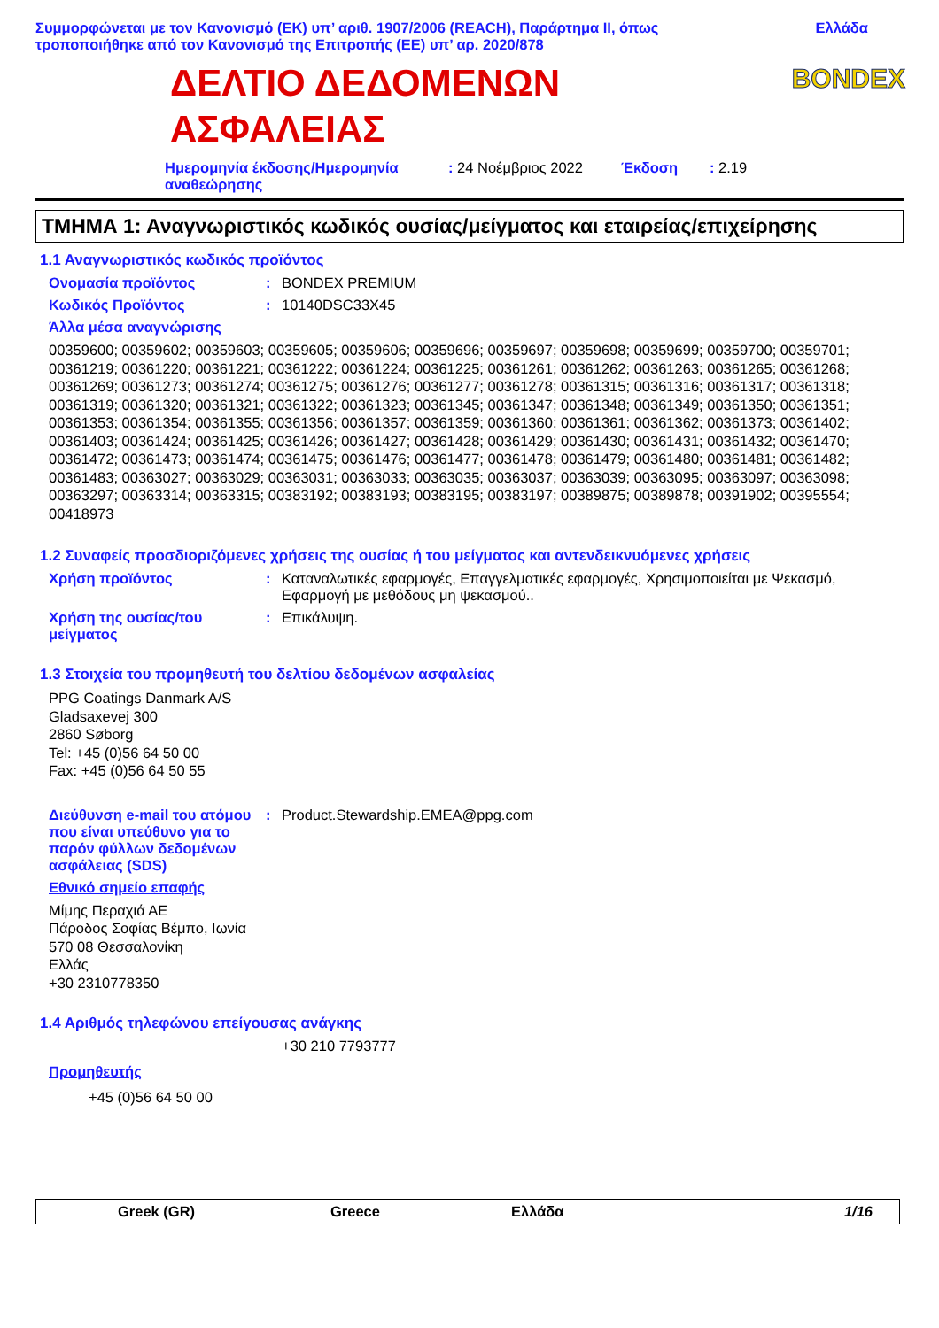Συμμορφώνεται με τον Κανονισμό (ΕΚ) υπ’ αριθ. 1907/2006 (REACH), Παράρτημα II, όπως
τροποποιήθηκε από τον Κανονισμό της Επιτροπής (ΕΕ) υπ’ αρ. 2020/878
Ελλάδα
BONDEX
ΔΕΛΤΙΟ ΔΕΔΟΜΕΝΩΝ ΑΣΦΑΛΕΙΑΣ
Ημερομηνία έκδοσης/Ημερομηνία αναθεώρησης
: 24 Νοέμβριος 2022 Έκδοση : 2.19
ΤΜΗΜΑ 1: Αναγνωριστικός κωδικός ουσίας/μείγματος και εταιρείας/επιχείρησης
1.1 Αναγνωριστικός κωδικός προϊόντος
Ονομασία προϊόντος : BONDEX PREMIUM
Κωδικός Προϊόντος : 10140DSC33X45
Άλλα μέσα αναγνώρισης
00359600; 00359602; 00359603; 00359605; 00359606; 00359696; 00359697; 00359698; 00359699; 00359700; 00359701; 00361219; 00361220; 00361221; 00361222; 00361224; 00361225; 00361261; 00361262; 00361263; 00361265; 00361268; 00361269; 00361273; 00361274; 00361275; 00361276; 00361277; 00361278; 00361315; 00361316; 00361317; 00361318; 00361319; 00361320; 00361321; 00361322; 00361323; 00361345; 00361347; 00361348; 00361349; 00361350; 00361351; 00361353; 00361354; 00361355; 00361356; 00361357; 00361359; 00361360; 00361361; 00361362; 00361373; 00361402; 00361403; 00361424; 00361425; 00361426; 00361427; 00361428; 00361429; 00361430; 00361431; 00361432; 00361470; 00361472; 00361473; 00361474; 00361475; 00361476; 00361477; 00361478; 00361479; 00361480; 00361481; 00361482; 00361483; 00363027; 00363029; 00363031; 00363033; 00363035; 00363037; 00363039; 00363095; 00363097; 00363098; 00363297; 00363314; 00363315; 00383192; 00383193; 00383195; 00383197; 00389875; 00389878; 00391902; 00395554; 00418973
1.2 Συναφείς προσδιοριζόμενες χρήσεις της ουσίας ή του μείγματος και αντενδεικνυόμενες χρήσεις
Χρήση προϊόντος : Καταναλωτικές εφαρμογές, Επαγγελματικές εφαρμογές, Χρησιμοποιείται με Ψεκασμό, Εφαρμογή με μεθόδους μη ψεκασμού..
Χρήση της ουσίας/του μείγματος
: Επικάλυψη.
1.3 Στοιχεία του προμηθευτή του δελτίου δεδομένων ασφαλείας
PPG Coatings Danmark A/S
Gladsaxevej 300
2860 Søborg
Tel: +45 (0)56 64 50 00
Fax: +45 (0)56 64 50 55
Διεύθυνση e-mail του ατόμου που είναι υπεύθυνο για το παρόν φύλλων δεδομένων ασφάλειας (SDS)
: Product.Stewardship.EMEA@ppg.com
Εθνικό σημείο επαφής
Μίμης Περαχιά ΑΕ
Πάροδος Σοφίας Βέμπο, Ιωνία
570 08 Θεσσαλονίκη
Ελλάς
+30 2310778350
1.4 Αριθμός τηλεφώνου επείγουσας ανάγκης
+30 210 7793777
Προμηθευτής
+45 (0)56 64 50 00
Greek (GR) Greece Ελλάδα 1/16